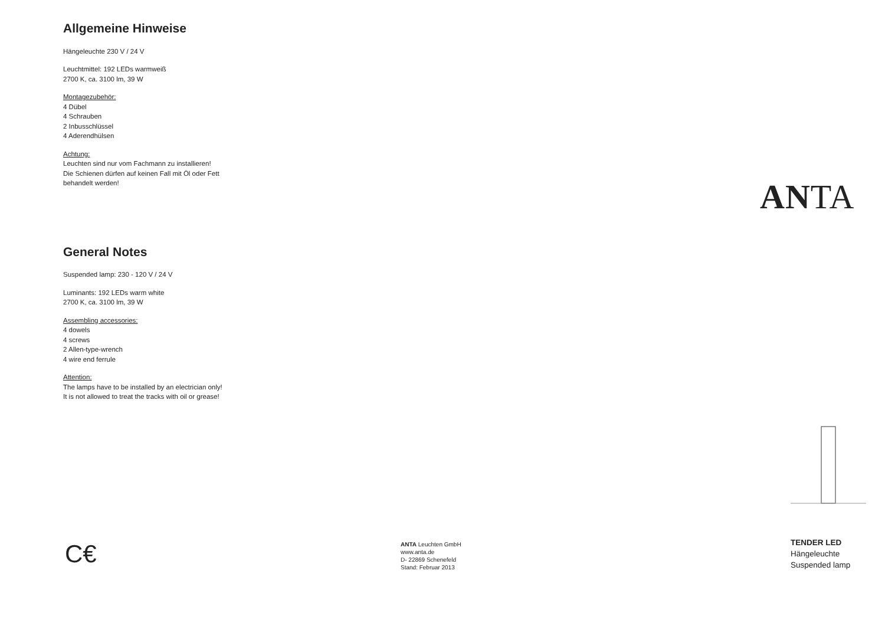Allgemeine Hinweise
Hängeleuchte 230 V / 24 V
Leuchtmittel: 192 LEDs warmweiß
2700 K, ca. 3100 lm, 39 W
Montagezubehör:
4 Dübel
4 Schrauben
2 Inbusschlüssel
4 Aderendhülsen
Achtung:
Leuchten sind nur vom Fachmann zu installieren!
Die Schienen dürfen auf keinen Fall mit Öl oder Fett
behandelt werden!
General Notes
Suspended lamp: 230 - 120 V / 24 V
Luminants: 192 LEDs warm white
2700 K, ca. 3100 lm, 39 W
Assembling accessories:
4 dowels
4 screws
2 Allen-type-wrench
4 wire end ferrule
Attention:
The lamps have to be installed by an electrician only!
It is not allowed to treat the tracks with oil or grease!
ANTA
C€
ANTA Leuchten GmbH
www.anta.de
D- 22869 Schenefeld
Stand: Februar 2013
TENDER LED
Hängeleuchte
Suspended lamp